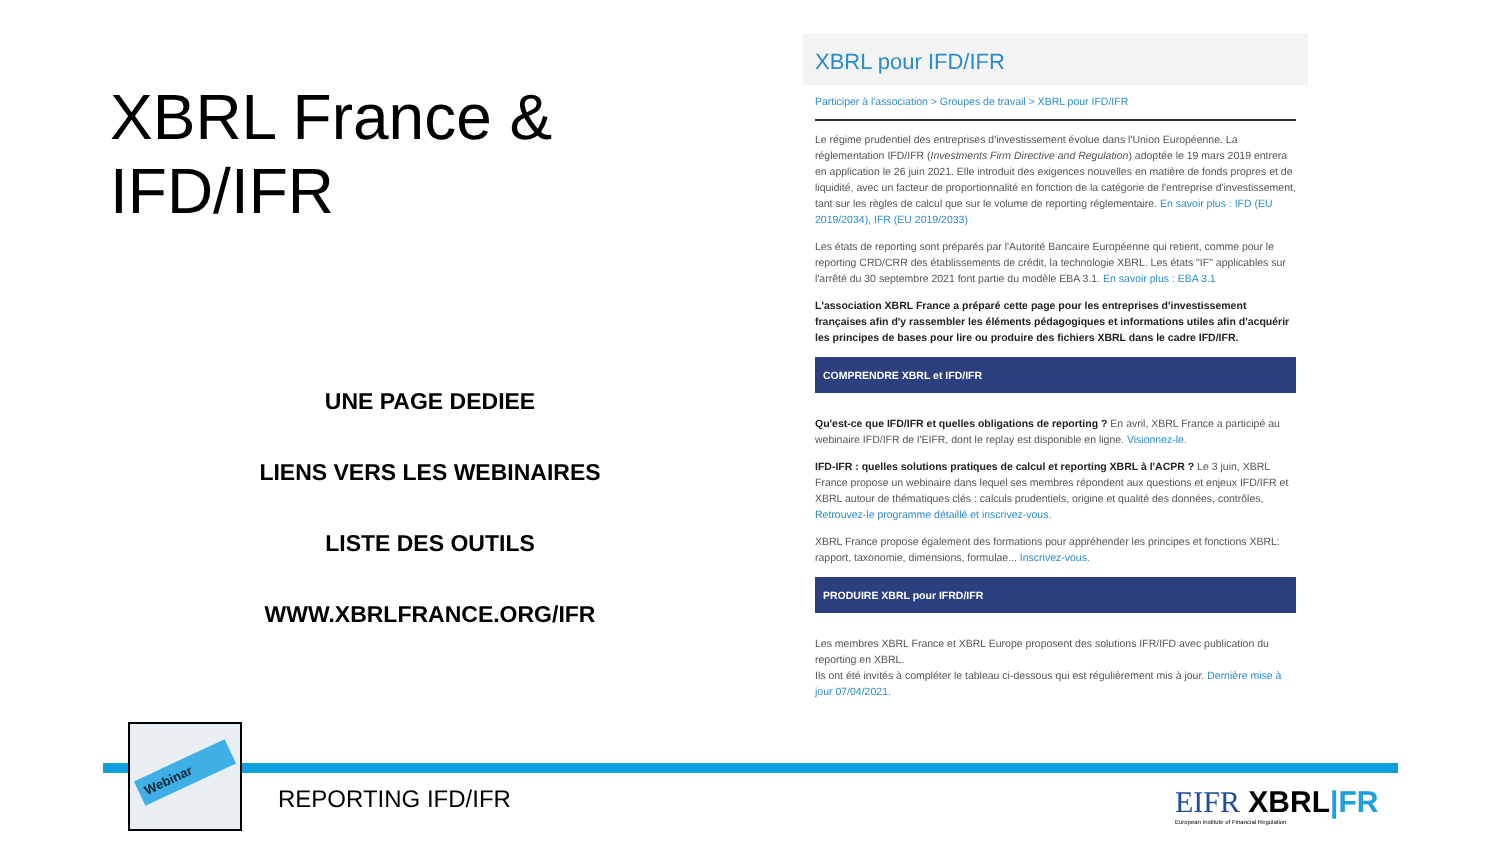XBRL France & IFD/IFR
UNE PAGE DEDIEE
LIENS VERS LES WEBINAIRES
LISTE DES OUTILS
WWW.XBRLFRANCE.ORG/IFR
XBRL pour IFD/IFR
Participer à l'association > Groupes de travail > XBRL pour IFD/IFR
Le régime prudentiel des entreprises d'investissement évolue dans l'Union Européenne. La réglementation IFD/IFR (Investments Firm Directive and Regulation) adoptée le 19 mars 2019 entrera en application le 26 juin 2021. Elle introduit des exigences nouvelles en matière de fonds propres et de liquidité, avec un facteur de proportionnalité en fonction de la catégorie de l'entreprise d'investissement, tant sur les règles de calcul que sur le volume de reporting réglementaire. En savoir plus : IFD (EU 2019/2034), IFR (EU 2019/2033)
Les états de reporting sont préparés par l'Autorité Bancaire Européenne qui retient, comme pour le reporting CRD/CRR des établissements de crédit, la technologie XBRL. Les états "IF" applicables sur l'arrêté du 30 septembre 2021 font partie du modèle EBA 3.1. En savoir plus : EBA 3.1
L'association XBRL France a préparé cette page pour les entreprises d'investissement françaises afin d'y rassembler les éléments pédagogiques et informations utiles afin d'acquérir les principes de bases pour lire ou produire des fichiers XBRL dans le cadre IFD/IFR.
COMPRENDRE XBRL et IFD/IFR
Qu'est-ce que IFD/IFR et quelles obligations de reporting ? En avril, XBRL France a participé au webinaire IFD/IFR de l'EIFR, dont le replay est disponible en ligne. Visionnez-le.
IFD-IFR : quelles solutions pratiques de calcul et reporting XBRL à l'ACPR ? Le 3 juin, XBRL France propose un webinaire dans lequel ses membres répondent aux questions et enjeux IFD/IFR et XBRL autour de thématiques clés : calculs prudentiels, origine et qualité des données, contrôles, Retrouvez-le programme détaillé et inscrivez-vous.
XBRL France propose également des formations pour appréhender les principes et fonctions XBRL: rapport, taxonomie, dimensions, formulae... Inscrivez-vous.
PRODUIRE XBRL pour IFRD/IFR
Les membres XBRL France et XBRL Europe proposent des solutions IFR/IFD avec publication du reporting en XBRL.
Ils ont été invités à compléter le tableau ci-dessous qui est régulièrement mis à jour. Dernière mise à jour 07/04/2021.
Webinar
REPORTING IFD/IFR
EIFR XBRL|FR
European Institute of Financial Regulation